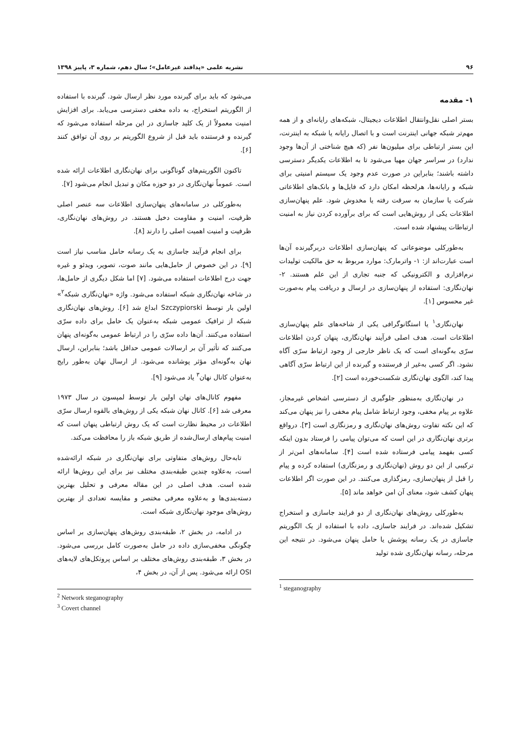۹۶ نشریه علمی «پدافند غیرعامل»؛ سال دهم، شماره ۳، پاییز ۱۳۹۸
۱- مقدمه
بستر اصلی نقل‌وانتقال اطلاعات دیجیتال، شبکه‌های رایانه‌ای و از همه مهم‌تر شبکه جهانی اینترنت است و با اتصال رایانه یا شبکه به اینترنت، این بستر ارتباطی برای میلیون‌ها نفر (که هیچ شناختی از آن‌ها وجود ندارد) در سراسر جهان مهیا می‌شود تا به اطلاعات یکدیگر دسترسی داشته باشند؛ بنابراین در صورت عدم وجود یک سیستم امنیتی برای شبکه و رایانه‌ها، هرلحظه امکان دارد که فایل‌ها و بانک‌های اطلاعاتی شرکت یا سازمان به سرقت رفته یا مخدوش شود. علم پنهان‌سازی اطلاعات یکی از روش‌هایی است که برای برآورده کردن نیاز به امنیت ارتباطات پیشنهاد شده است.
به‌طورکلی موضوعاتی که پنهان‌سازی اطلاعات دربرگیرنده آن‌ها است عبارت‌اند از: ۱- واترمارک: موارد مربوط به حق مالکیت تولیدات نرم‌افزاری و الکترونیکی که جنبه تجاری از این علم هستند. ۲- نهان‌نگاری: استفاده از پنهان‌سازی در ارسال و دریافت پیام به‌صورت غیر محسوس [۱].
نهان‌نگاری<sup>۱</sup> یا استگانوگرافی یکی از شاخه‌های علم پنهان‌سازی اطلاعات است. هدف اصلی فرآیند نهان‌نگاری، پنهان کردن اطلاعات سرّی به‌گونه‌ای است که یک ناظر خارجی از وجود ارتباط سرّی آگاه نشود. اگر کسی به‌غیر از فرستنده و گیرنده از این ارتباط سرّی آگاهی پیدا کند، الگوی نهان‌نگاری شکست‌خورده است [۲].
در نهان‌نگاری به‌منظور جلوگیری از دسترسی اشخاص غیرمجاز، علاوه بر پیام مخفی، وجود ارتباط شامل پیام مخفی را نیز پنهان می‌کند که این نکته تفاوت روش‌های نهان‌نگاری و رمزنگاری است [۳]. درواقع برتری نهان‌نگاری در این است که می‌توان پیامی را فرستاد بدون اینکه کسی بفهمد پیامی فرستاده شده است [۴]. سامانه‌های امن‌تر از ترکیبی از این دو روش (نهان‌نگاری و رمزنگاری) استفاده کرده و پیام را قبل از پنهان‌سازی، رمزگذاری می‌کنند. در این صورت اگر اطلاعات پنهان کشف شود، معنای آن امن خواهد ماند [۵].
به‌طورکلی روش‌های نهان‌نگاری از دو فرایند جاسازی و استخراج تشکیل شده‌اند. در فرایند جاسازی، داده با استفاده از یک الگوریتم جاسازی در یک رسانه پوشش یا حامل پنهان می‌شود. در نتیجه این مرحله، رسانه نهان‌نگاری شده تولید
<sup>1</sup> steganography
می‌شود که باید برای گیرنده مورد نظر ارسال شود. گیرنده با استفاده از الگوریتم استخراج، به داده مخفی دسترسی می‌یابد. برای افزایش امنیت معمولاً از یک کلید جاسازی در این مرحله استفاده می‌شود که گیرنده و فرستنده باید قبل از شروع الگوریتم بر روی آن توافق کنند [۶].
تاکنون الگوریتم‌های گوناگونی برای نهان‌نگاری اطلاعات ارائه شده است. عموماً نهان‌نگاری در دو حوزه مکان و تبدیل انجام می‌شود [۷].
به‌طورکلی در سامانه‌های پنهان‌سازی اطلاعات سه عنصر اصلی ظرفیت، امنیت و مقاومت دخیل هستند. در روش‌های نهان‌نگاری، ظرفیت و امنیت اهمیت اصلی را دارند [۸].
برای انجام فرآیند جاسازی به یک رسانه حامل مناسب نیاز است [۹]. در این خصوص از حامل‌هایی مانند صوت، تصویر، ویدئو و غیره جهت درج اطلاعات استفاده می‌شود. [۷] اما شکل دیگری از حامل‌ها، در شاخه نهان‌نگاری شبکه استفاده می‌شود. واژه «نهان‌نگاری شبکه<sup>۲</sup>» اولین بار توسط Szczypiorski ابداع شد [۶]. روش‌های نهان‌نگاری شبکه از ترافیک عمومی شبکه به‌عنوان یک حامل برای داده سرّی استفاده می‌کنند. آن‌ها داده سرّی را در ارتباط عمومی به‌گونه‌ای پنهان می‌کنند که تأثیر آن بر ارسالات عمومی حداقل باشد؛ بنابراین، ارسال نهان به‌گونه‌ای مؤثر پوشانده می‌شود. از ارسال نهان به‌طور رایج به‌عنوان کانال نهان<sup>۳</sup> یاد می‌شود [۹].
مفهوم کانال‌های نهان اولین بار توسط لمپسون در سال ۱۹۷۳ معرفی شد [۶]. کانال نهان شبکه یکی از روش‌های بالقوه ارسال سرّی اطلاعات در محیط نظارت است که یک روش ارتباطی پنهان است که امنیت پیام‌های ارسال‌شده از طریق شبکه باز را محافظت می‌کند.
تابه‌حال روش‌های متفاوتی برای نهان‌نگاری در شبکه ارائه‌شده است، به‌علاوه چندین طبقه‌بندی مختلف نیز برای این روش‌ها ارائه شده است. هدف اصلی در این مقاله معرفی و تحلیل بهترین دسته‌بندی‌ها و به‌علاوه معرفی مختصر و مقایسه تعدادی از بهترین روش‌های موجود نهان‌نگاری شبکه است.
در ادامه، در بخش ۲، طبقه‌بندی روش‌های پنهان‌سازی بر اساس چگونگی مخفی‌سازی داده در حامل به‌صورت کامل بررسی می‌شود. در بخش ۳، طبقه‌بندی روش‌های مختلف بر اساس پروتکل‌های لایه‌های OSI ارائه می‌شود. پس از آن، در بخش ۴،
<sup>2</sup> Network steganography
<sup>3</sup> Covert channel